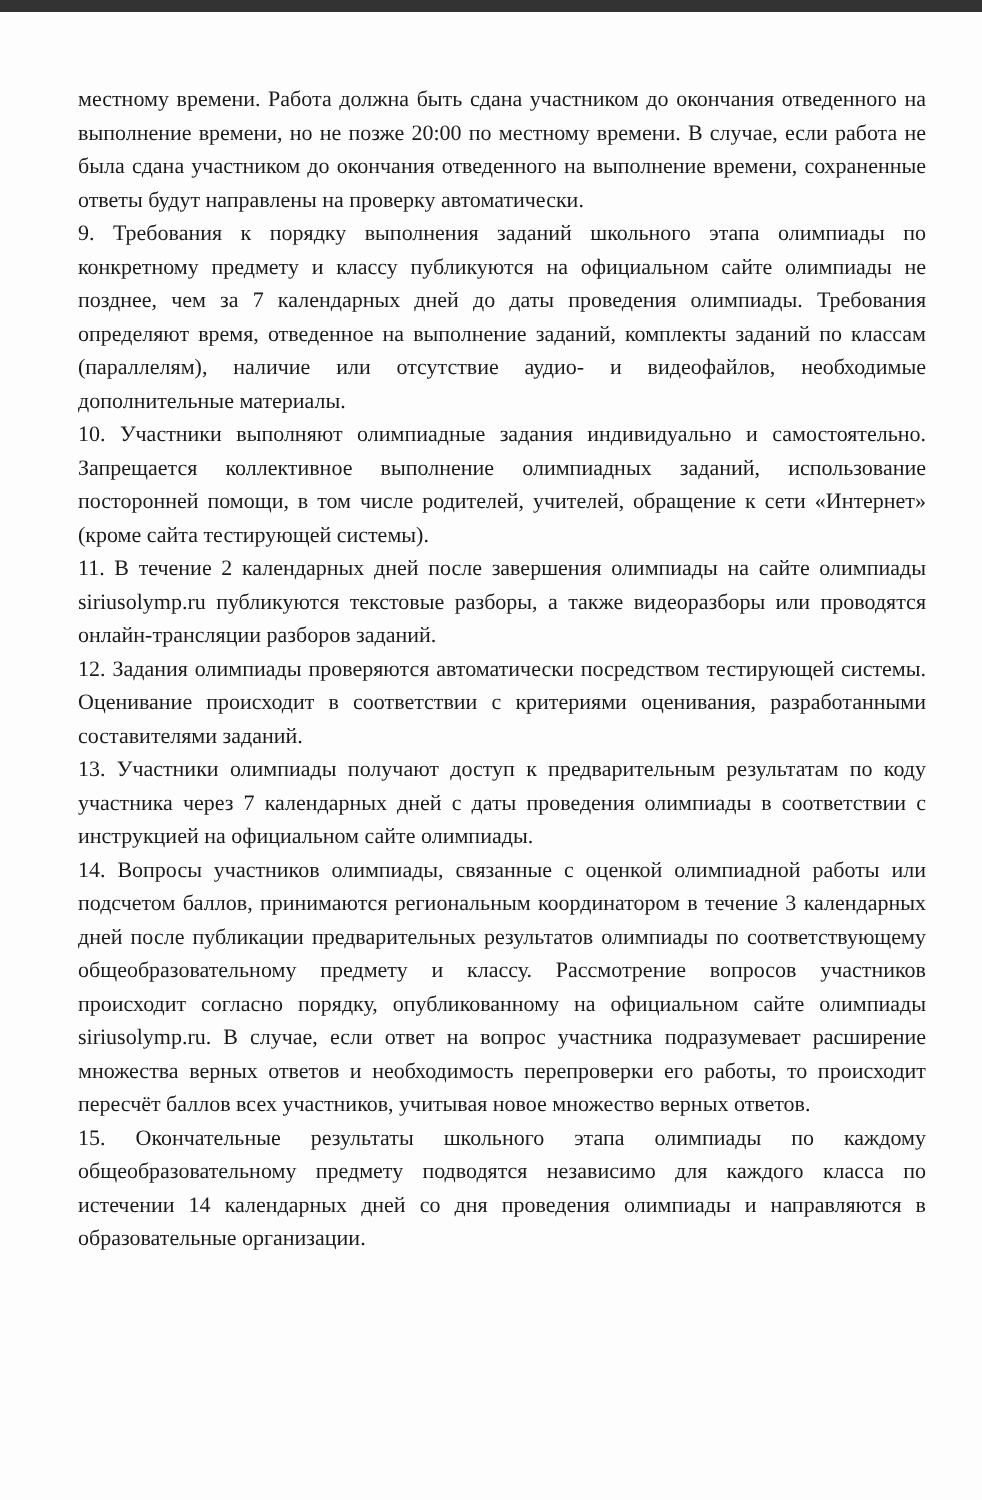местному времени. Работа должна быть сдана участником до окончания отведенного на выполнение времени, но не позже 20:00 по местному времени. В случае, если работа не была сдана участником до окончания отведенного на выполнение времени, сохраненные ответы будут направлены на проверку автоматически.
9. Требования к порядку выполнения заданий школьного этапа олимпиады по конкретному предмету и классу публикуются на официальном сайте олимпиады не позднее, чем за 7 календарных дней до даты проведения олимпиады. Требования определяют время, отведенное на выполнение заданий, комплекты заданий по классам (параллелям), наличие или отсутствие аудио- и видеофайлов, необходимые дополнительные материалы.
10. Участники выполняют олимпиадные задания индивидуально и самостоятельно. Запрещается коллективное выполнение олимпиадных заданий, использование посторонней помощи, в том числе родителей, учителей, обращение к сети «Интернет» (кроме сайта тестирующей системы).
11. В течение 2 календарных дней после завершения олимпиады на сайте олимпиады siriusolymp.ru публикуются текстовые разборы, а также видеоразборы или проводятся онлайн-трансляции разборов заданий.
12. Задания олимпиады проверяются автоматически посредством тестирующей системы. Оценивание происходит в соответствии с критериями оценивания, разработанными составителями заданий.
13. Участники олимпиады получают доступ к предварительным результатам по коду участника через 7 календарных дней с даты проведения олимпиады в соответствии с инструкцией на официальном сайте олимпиады.
14. Вопросы участников олимпиады, связанные с оценкой олимпиадной работы или подсчетом баллов, принимаются региональным координатором в течение 3 календарных дней после публикации предварительных результатов олимпиады по соответствующему общеобразовательному предмету и классу. Рассмотрение вопросов участников происходит согласно порядку, опубликованному на официальном сайте олимпиады siriusolymp.ru. В случае, если ответ на вопрос участника подразумевает расширение множества верных ответов и необходимость перепроверки его работы, то происходит пересчёт баллов всех участников, учитывая новое множество верных ответов.
15. Окончательные результаты школьного этапа олимпиады по каждому общеобразовательному предмету подводятся независимо для каждого класса по истечении 14 календарных дней со дня проведения олимпиады и направляются в образовательные организации.